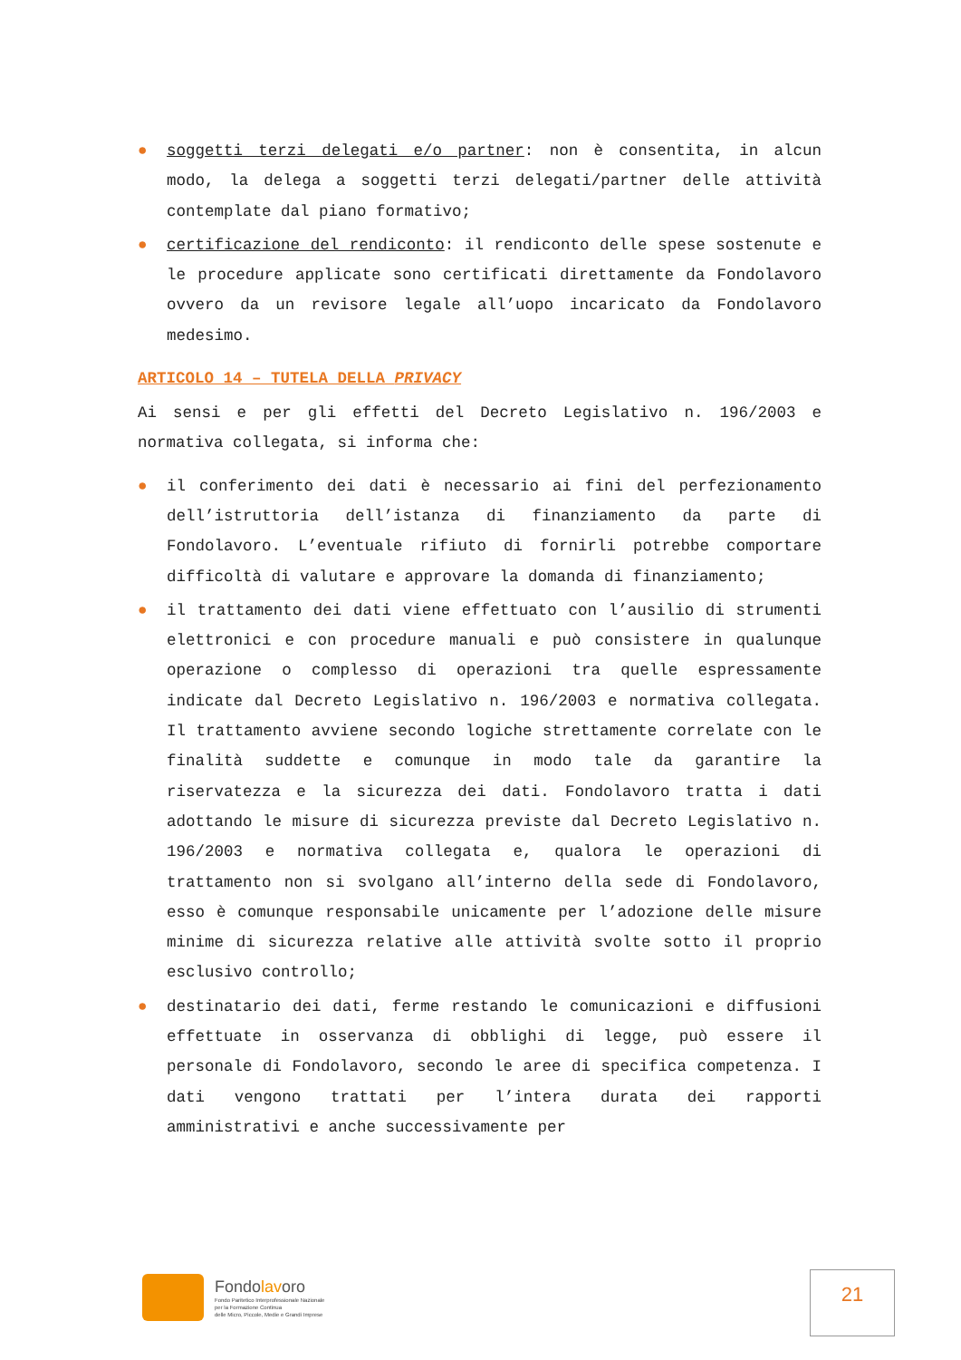● soggetti terzi delegati e/o partner: non è consentita, in alcun modo, la delega a soggetti terzi delegati/partner delle attività contemplate dal piano formativo;
● certificazione del rendiconto: il rendiconto delle spese sostenute e le procedure applicate sono certificati direttamente da Fondolavoro ovvero da un revisore legale all’uopo incaricato da Fondolavoro medesimo.
ARTICOLO 14 – TUTELA DELLA PRIVACY
Ai sensi e per gli effetti del Decreto Legislativo n. 196/2003 e normativa collegata, si informa che:
● il conferimento dei dati è necessario ai fini del perfezionamento dell’istruttoria dell’istanza di finanziamento da parte di Fondolavoro. L’eventuale rifiuto di fornirli potrebbe comportare difficoltà di valutare e approvare la domanda di finanziamento;
● il trattamento dei dati viene effettuato con l’ausilio di strumenti elettronici e con procedure manuali e può consistere in qualunque operazione o complesso di operazioni tra quelle espressamente indicate dal Decreto Legislativo n. 196/2003 e normativa collegata. Il trattamento avviene secondo logiche strettamente correlate con le finalità suddette e comunque in modo tale da garantire la riservatezza e la sicurezza dei dati. Fondolavoro tratta i dati adottando le misure di sicurezza previste dal Decreto Legislativo n. 196/2003 e normativa collegata e, qualora le operazioni di trattamento non si svolgano all’interno della sede di Fondolavoro, esso è comunque responsabile unicamente per l’adozione delle misure minime di sicurezza relative alle attività svolte sotto il proprio esclusivo controllo;
● destinatario dei dati, ferme restando le comunicazioni e diffusioni effettuate in osservanza di obblighi di legge, può essere il personale di Fondolavoro, secondo le aree di specifica competenza. I dati vengono trattati per l’intera durata dei rapporti amministrativi e anche successivamente per
Fondolavoro
Fondo Paritetico Interprofessionale Nazionale
per la Formazione Continua
delle Micro, Piccole, Medie e Grandi Imprese
21